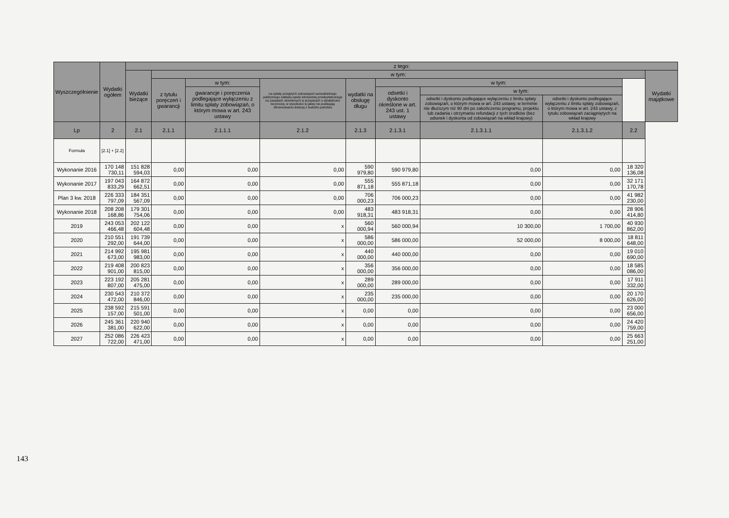| Wyszczególnienie | Wydatki ogółem | z tego: | | | | | | | | | |
| --- | --- | --- | --- | --- | --- | --- | --- | --- | --- | --- | --- |
| | | Wydatki bieżące | w tym: | | | | | | | | Wydatki majątkowe |
| | | | z tytułu poręczeń i gwarancji | w tym: | na spłatę przejętych zobowiązań samodzielnego publicznego zakładu opieki zdrowotnej przekształconego na zasadach określonych w przepisach o działalności leczniczej, w wysokości w jakiej nie podlegają sfinansowaniu dotacją z budżetu państwa | wydatki na obsługę długu | w tym: | | | | |
| | | | | gwarancje i poręczenia podlegające wyłączeniu z limitu spłaty zobowiązań, o którym mowa w art. 243 ustawy | | | odsetki i dyskonto określone w art. 243 ust. 1 ustawy | w tym: | | | |
| | | | | | | | | odsetki i dyskonto podlegające wyłączeniu z limitu spłaty zobowiązań, o którym mowa w art. 243 ustawy, w terminie nie dłuższym niż 90 dni po zakończeniu programu, projektu lub zadania i otrzymaniu refundacji z tych środków (bez odsetek i dyskonta od zobowiązań na wkład krajowy) | odsetki i dyskonto podlegające wyłączeniu z limitu spłaty zobowiązań, o którym mowa w art. 243 ustawy, z tytułu zobowiązań zaciągniętych na wkład krajowy | | |
| Lp | 2 | 2.1 | 2.1.1 | 2.1.1.1 | 2.1.2 | 2.1.3 | 2.1.3.1 | 2.1.3.1.1 | 2.1.3.1.2 | 2.2 | |
| Formuła | [2.1] + [2.2] | | | | | | | | | | |
| Wykonanie 2016 | 170 148 730,11 | 151 828 594,03 | 0,00 | 0,00 | 0,00 | 590 979,80 | 590 979,80 | 0,00 | 0,00 | 18 320 136,08 | |
| Wykonanie 2017 | 197 043 833,29 | 164 872 662,51 | 0,00 | 0,00 | 0,00 | 555 871,18 | 555 871,18 | 0,00 | 0,00 | 32 171 170,78 | |
| Plan 3 kw. 2018 | 226 333 797,09 | 184 351 567,09 | 0,00 | 0,00 | 0,00 | 706 000,23 | 706 000,23 | 0,00 | 0,00 | 41 982 230,00 | |
| Wykonanie 2018 | 208 208 168,86 | 179 301 754,06 | 0,00 | 0,00 | 0,00 | 483 918,31 | 483 918,31 | 0,00 | 0,00 | 28 906 414,80 | |
| 2019 | 243 053 466,48 | 202 122 604,48 | 0,00 | 0,00 | x | 560 000,94 | 560 000,94 | 10 300,00 | 1 700,00 | 40 930 862,00 | |
| 2020 | 210 551 292,00 | 191 739 644,00 | 0,00 | 0,00 | x | 586 000,00 | 586 000,00 | 52 000,00 | 8 000,00 | 18 811 648,00 | |
| 2021 | 214 992 673,00 | 195 981 983,00 | 0,00 | 0,00 | x | 440 000,00 | 440 000,00 | 0,00 | 0,00 | 19 010 690,00 | |
| 2022 | 219 408 901,00 | 200 823 815,00 | 0,00 | 0,00 | x | 356 000,00 | 356 000,00 | 0,00 | 0,00 | 18 585 086,00 | |
| 2023 | 223 192 807,00 | 205 281 475,00 | 0,00 | 0,00 | x | 289 000,00 | 289 000,00 | 0,00 | 0,00 | 17 911 332,00 | |
| 2024 | 230 543 472,00 | 210 372 846,00 | 0,00 | 0,00 | x | 235 000,00 | 235 000,00 | 0,00 | 0,00 | 20 170 626,00 | |
| 2025 | 238 592 157,00 | 215 591 501,00 | 0,00 | 0,00 | x | 0,00 | 0,00 | 0,00 | 0,00 | 23 000 656,00 | |
| 2026 | 245 361 381,00 | 220 940 622,00 | 0,00 | 0,00 | x | 0,00 | 0,00 | 0,00 | 0,00 | 24 420 759,00 | |
| 2027 | 252 086 722,00 | 226 423 471,00 | 0,00 | 0,00 | x | 0,00 | 0,00 | 0,00 | 0,00 | 25 663 251,00 | |
143